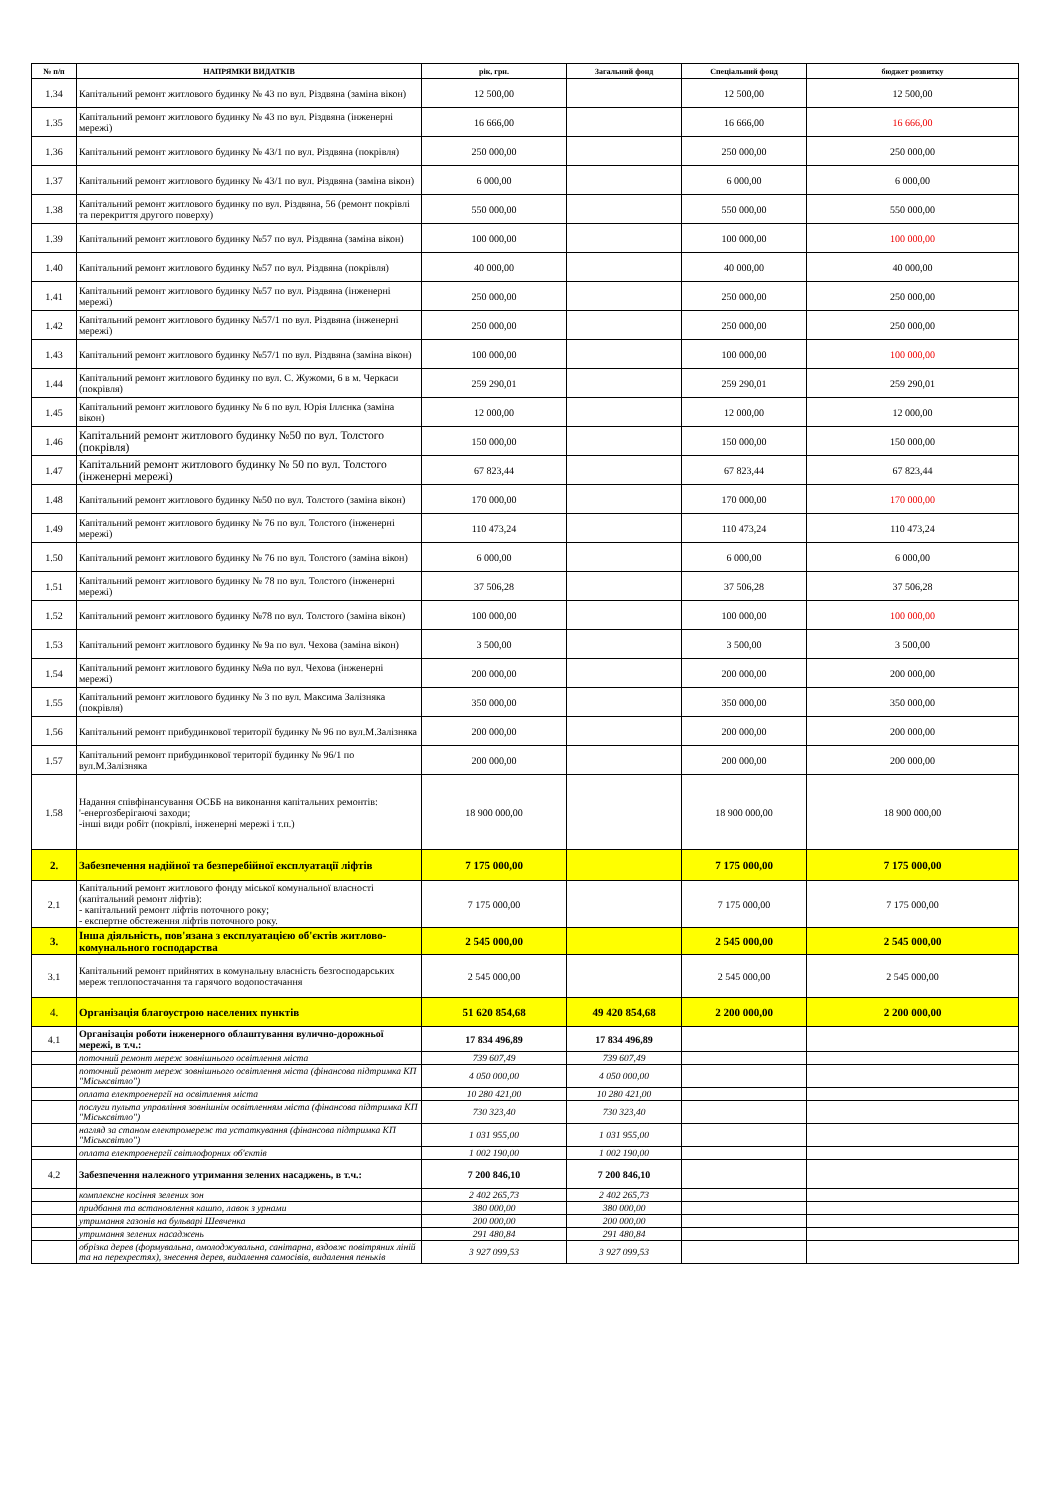| № п/п | НАПРЯМКИ ВИДАТКІВ | рік, грн. | Загальний фонд | Спеціальний фонд | бюджет розвитку |
| --- | --- | --- | --- | --- | --- |
| 1.34 | Капітальний ремонт житлового будинку № 43 по вул. Різдвяна (заміна вікон) | 12 500,00 | | 12 500,00 | 12 500,00 |
| 1.35 | Капітальний ремонт житлового будинку № 43 по вул. Різдвяна (інженерні мережі) | 16 666,00 | | 16 666,00 | 16 666,00 |
| 1.36 | Капітальний ремонт житлового будинку № 43/1 по вул. Різдвяна (покрівля) | 250 000,00 | | 250 000,00 | 250 000,00 |
| 1.37 | Капітальний ремонт житлового будинку № 43/1 по вул. Різдвяна (заміна вікон) | 6 000,00 | | 6 000,00 | 6 000,00 |
| 1.38 | Капітальний ремонт житлового будинку по вул. Різдвяна, 56 (ремонт покрівлі та перекриття другого поверху) | 550 000,00 | | 550 000,00 | 550 000,00 |
| 1.39 | Капітальний ремонт житлового будинку №57 по вул. Різдвяна (заміна вікон) | 100 000,00 | | 100 000,00 | 100 000,00 |
| 1.40 | Капітальний ремонт житлового будинку №57 по вул. Різдвяна (покрівля) | 40 000,00 | | 40 000,00 | 40 000,00 |
| 1.41 | Капітальний ремонт житлового будинку №57 по вул. Різдвяна (інженерні мережі) | 250 000,00 | | 250 000,00 | 250 000,00 |
| 1.42 | Капітальний ремонт житлового будинку №57/1 по вул. Різдвяна (інженерні мережі) | 250 000,00 | | 250 000,00 | 250 000,00 |
| 1.43 | Капітальний ремонт житлового будинку №57/1 по вул. Різдвяна (заміна вікон) | 100 000,00 | | 100 000,00 | 100 000,00 |
| 1.44 | Капітальний ремонт житлового будинку по вул. С. Жужоми, 6 в м. Черкаси (покрівля) | 259 290,01 | | 259 290,01 | 259 290,01 |
| 1.45 | Капітальний ремонт житлового будинку № 6 по вул. Юрія Іллєнка (заміна вікон) | 12 000,00 | | 12 000,00 | 12 000,00 |
| 1.46 | Капітальний ремонт житлового будинку №50 по вул. Толстого (покрівля) | 150 000,00 | | 150 000,00 | 150 000,00 |
| 1.47 | Капітальний ремонт житлового будинку № 50 по вул. Толстого (інженерні мережі) | 67 823,44 | | 67 823,44 | 67 823,44 |
| 1.48 | Капітальний ремонт житлового будинку №50 по вул. Толстого (заміна вікон) | 170 000,00 | | 170 000,00 | 170 000,00 |
| 1.49 | Капітальний ремонт житлового будинку № 76 по вул. Толстого (інженерні мережі) | 110 473,24 | | 110 473,24 | 110 473,24 |
| 1.50 | Капітальний ремонт житлового будинку № 76 по вул. Толстого (заміна вікон) | 6 000,00 | | 6 000,00 | 6 000,00 |
| 1.51 | Капітальний ремонт житлового будинку № 78 по вул. Толстого (інженерні мережі) | 37 506,28 | | 37 506,28 | 37 506,28 |
| 1.52 | Капітальний ремонт житлового будинку №78 по вул. Толстого (заміна вікон) | 100 000,00 | | 100 000,00 | 100 000,00 |
| 1.53 | Капітальний ремонт житлового будинку № 9а по вул. Чехова (заміна вікон) | 3 500,00 | | 3 500,00 | 3 500,00 |
| 1.54 | Капітальний ремонт житлового будинку №9а по вул. Чехова (інженерні мережі) | 200 000,00 | | 200 000,00 | 200 000,00 |
| 1.55 | Капітальний ремонт житлового будинку № 3 по вул. Максима Залізняка (покрівля) | 350 000,00 | | 350 000,00 | 350 000,00 |
| 1.56 | Капітальний ремонт прибудинкової території будинку № 96 по вул.М.Залізняка | 200 000,00 | | 200 000,00 | 200 000,00 |
| 1.57 | Капітальний ремонт прибудинкової території будинку № 96/1 по вул.М.Залізняка | 200 000,00 | | 200 000,00 | 200 000,00 |
| 1.58 | Надання співфінансування ОСББ на виконання капітальних ремонтів: '-енергозберігаючі заходи; -інші види робіт (покрівлі, інженерні мережі і т.п.) | 18 900 000,00 | | 18 900 000,00 | 18 900 000,00 |
| 2. | Забезпечення надійної та безперебійної експлуатації ліфтів | 7 175 000,00 | | 7 175 000,00 | 7 175 000,00 |
| 2.1 | Капітальний ремонт житлового фонду міської комунальної власності (капітальний ремонт ліфтів): - капітальний ремонт ліфтів поточного року; - експертне обстеження ліфтів поточного року. | 7 175 000,00 | | 7 175 000,00 | 7 175 000,00 |
| 3. | Інша діяльність, пов'язана з експлуатацією об'єктів житлово-комунального господарства | 2 545 000,00 | | 2 545 000,00 | 2 545 000,00 |
| 3.1 | Капітальний ремонт прийнятих в комунальну власність безгосподарських мереж теплопостачання та гарячого водопостачання | 2 545 000,00 | | 2 545 000,00 | 2 545 000,00 |
| 4. | Організація благоустрою населених пунктів | 51 620 854,68 | 49 420 854,68 | 2 200 000,00 | 2 200 000,00 |
| 4.1 | Організація роботи інженерного облаштування вулично-дорожньої мережі, в т.ч.: | 17 834 496,89 | 17 834 496,89 | | |
| | поточний ремонт мереж зовнішнього освітлення міста | 739 607,49 | 739 607,49 | | |
| | поточний ремонт мереж зовнішнього освітлення міста (фінансова підтримка КП "Міськсвітло") | 4 050 000,00 | 4 050 000,00 | | |
| | оплата електроенергії на освітлення міста | 10 280 421,00 | 10 280 421,00 | | |
| | послуги пульта управління зовнішнім освітленням міста (фінансова підтримка КП "Міськсвітло") | 730 323,40 | 730 323,40 | | |
| | нагляд за станом електромереж та устаткування (фінансова підтримка КП "Міськсвітло") | 1 031 955,00 | 1 031 955,00 | | |
| | оплата електроенергії світлофорних об'єктів | 1 002 190,00 | 1 002 190,00 | | |
| 4.2 | Забезпечення належного утримання зелених насаджень, в т.ч.: | 7 200 846,10 | 7 200 846,10 | | |
| | комплексне косіння зелених зон | 2 402 265,73 | 2 402 265,73 | | |
| | придбання та встановлення кашпо, лавок з урнами | 380 000,00 | 380 000,00 | | |
| | утримання газонів на бульварі Шевченка | 200 000,00 | 200 000,00 | | |
| | утримання зелених насаджень | 291 480,84 | 291 480,84 | | |
| | обрізка дерев (формувальна, омолоджувальна, санітарна, вздовж повітряних ліній та на перехрестях), знесення дерев, видалення самосівів, видалення пеньків | 3 927 099,53 | 3 927 099,53 | | |